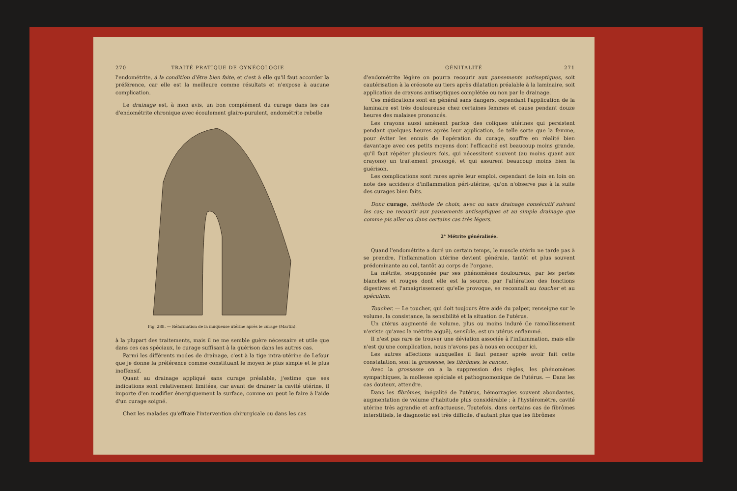270 TRAITÉ PRATIQUE DE GYNÉCOLOGIE
l'endométrite, à la condition d'être bien faite, et c'est à elle qu'il faut accorder la préférence, car elle est la meilleure comme résultats et n'expose à aucune complication.
Le drainage est, à mon avis, un bon complément du curage dans les cas d'endométrite chronique avec écoulement glairo-purulent, endométrite rebelle
Fig. 288. — Réformation de la muqueuse utérine après le curage (Martin).
à la plupart des traitements, mais il ne me semble guère nécessaire et utile que dans ces cas spéciaux, le curage suffisant à la guérison dans les autres cas.
Parmi les différents modes de drainage, c'est à la tige intra-utérine de Lefour que je donne la préférence comme constituant le moyen le plus simple et le plus inoffensif.
Quant au drainage appliqué sans curage préalable, j'estime que ses indications sont relativement limitées, car avant de drainer la cavité utérine, il importe d'en modifier énergiquement la surface, comme on peut le faire à l'aide d'un curage soigné.
Chez les malades qu'effraie l'intervention chirurgicale ou dans les cas
GÉNITALITÉ 271
d'endométrite légère on pourra recourir aux pansements antiseptiques, soit cautérisation à la créosote au tiers après dilatation préalable à la laminaire, soit application de crayons antiseptiques complétée ou non par le drainage.
Ces médications sont en général sans dangers, cependant l'application de la laminaire est très douloureuse chez certaines femmes et cause pendant douze heures des malaises prononcés.
Les crayons aussi amènent parfois des coliques utérines qui persistent pendant quelques heures après leur application, de telle sorte que la femme, pour éviter les ennuis de l'opération du curage, souffre en réalité bien davantage avec ces petits moyens dont l'efficacité est beaucoup moins grande, qu'il faut répéter plusieurs fois, qui nécessitent souvent (au moins quant aux crayons) un traitement prolongé, et qui assurent beaucoup moins bien la guérison.
Les complications sont rares après leur emploi, cependant de loin en loin on note des accidents d'inflammation péri-utérine, qu'on n'observe pas à la suite des curages bien faits.
Donc curage, méthode de choix, avec ou sans drainage consécutif suivant les cas; ne recourir aux pansements antiseptiques et au simple drainage que comme pis aller ou dans certains cas très légers.
2° Métrite généralisée.
Quand l'endométrite a duré un certain temps, le muscle utérin ne tarde pas à se prendre, l'inflammation utérine devient générale, tantôt et plus souvent prédominante au col, tantôt au corps de l'organe.
La métrite, soupçonnée par ses phénomènes douloureux, par les pertes blanches et rouges dont elle est la source, par l'altération des fonctions digestives et l'amaigrissement qu'elle provoque, se reconnaît au toucher et au spéculum.
Toucher. — Le toucher, qui doit toujours être aidé du palper, renseigne sur le volume, la consistance, la sensibilité et la situation de l'utérus.
Un utérus augmenté de volume, plus ou moins induré (le ramollissement n'existe qu'avec la métrite aiguë), sensible, est un utérus enflammé.
Il n'est pas rare de trouver une déviation associée à l'inflammation, mais elle n'est qu'une complication, nous n'avons pas à nous en occuper ici.
Les autres affections auxquelles il faut penser après avoir fait cette constatation, sont la grossesse, les fibrômes, le cancer.
Avec la grossesse on a la suppression des règles, les phénomènes sympathiques, la mollesse spéciale et pathognomonique de l'utérus. — Dans les cas douteux, attendre.
Dans les fibrômes, inégalité de l'utérus, hémorragies souvent abondantes, augmentation de volume d'habitude plus considérable ; à l'hystéromètre, cavité utérine très agrandie et anfractueuse. Toutefois, dans certains cas de fibrômes interstitiels, le diagnostic est très difficile, d'autant plus que les fibrômes